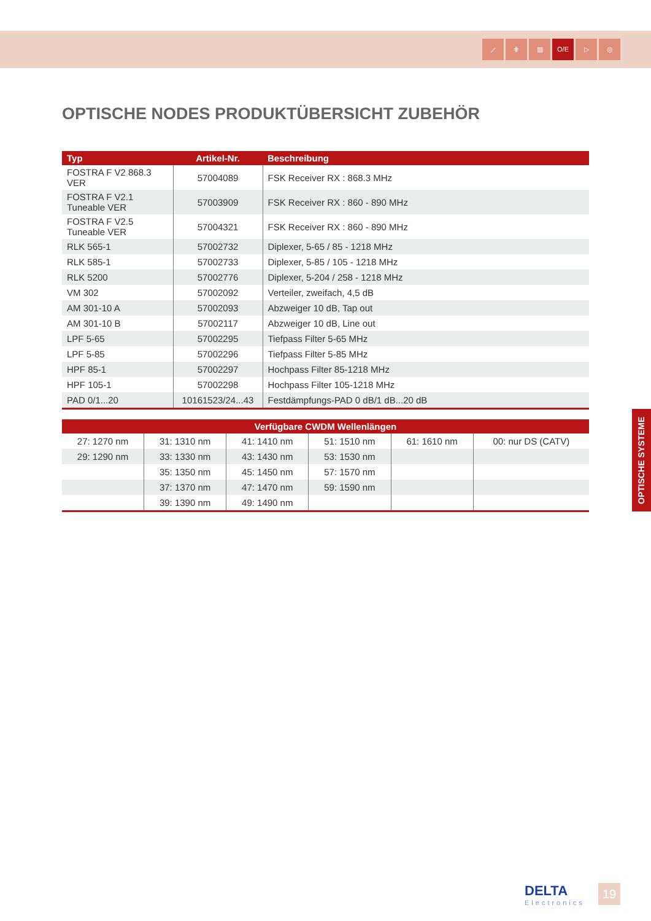⟋ ⋕ ▥ O/E ▷ ◎
OPTISCHE NODES PRODUKTÜBERSICHT ZUBEHÖR
| Typ | Artikel-Nr. | Beschreibung |
| --- | --- | --- |
| FOSTRA F V2 868.3 VER | 57004089 | FSK Receiver RX : 868.3 MHz |
| FOSTRA F V2.1 Tuneable VER | 57003909 | FSK Receiver RX : 860 - 890 MHz |
| FOSTRA F V2.5 Tuneable VER | 57004321 | FSK Receiver RX : 860 - 890 MHz |
| RLK 565-1 | 57002732 | Diplexer, 5-65 / 85 - 1218 MHz |
| RLK 585-1 | 57002733 | Diplexer, 5-85 / 105 - 1218 MHz |
| RLK 5200 | 57002776 | Diplexer, 5-204 / 258 - 1218 MHz |
| VM 302 | 57002092 | Verteiler, zweifach, 4,5 dB |
| AM 301-10 A | 57002093 | Abzweiger 10 dB, Tap out |
| AM 301-10 B | 57002117 | Abzweiger 10 dB, Line out |
| LPF 5-65 | 57002295 | Tiefpass Filter 5-65 MHz |
| LPF 5-85 | 57002296 | Tiefpass Filter 5-85 MHz |
| HPF 85-1 | 57002297 | Hochpass Filter 85-1218 MHz |
| HPF 105-1 | 57002298 | Hochpass Filter 105-1218 MHz |
| PAD 0/1...20 | 10161523/24...43 | Festdämpfungs-PAD 0 dB/1 dB...20 dB |
| Verfügbare CWDM Wellenlängen | | | | | |
| --- | --- | --- | --- | --- | --- |
| 27: 1270 nm | 31: 1310 nm | 41: 1410 nm | 51: 1510 nm | 61: 1610 nm | 00: nur DS (CATV) |
| 29: 1290 nm | 33: 1330 nm | 43: 1430 nm | 53: 1530 nm | | |
| | 35: 1350 nm | 45: 1450 nm | 57: 1570 nm | | |
| | 37: 1370 nm | 47: 1470 nm | 59: 1590 nm | | |
| | 39: 1390 nm | 49: 1490 nm | | | |
OPTISCHE SYSTEME
DELTA
Electronics
19